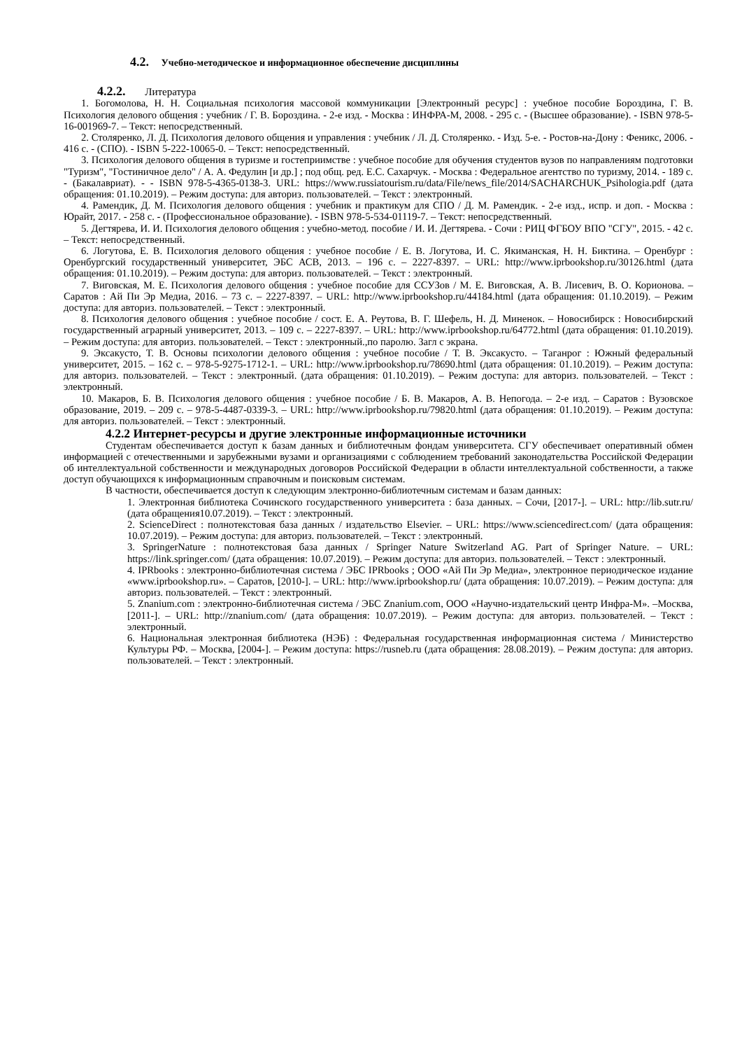4.2. Учебно-методическое и информационное обеспечение дисциплины
4.2.2. Литература
1. Богомолова, Н. Н. Социальная психология массовой коммуникации [Электронный ресурс] : учебное пособие Бороздина, Г. В. Психология делового общения : учебник / Г. В. Бороздина. - 2-е изд. - Москва : ИНФРА-М, 2008. - 295 с. - (Высшее образование). - ISBN 978-5-16-001969-7. – Текст: непосредственный.
2. Столяренко, Л. Д. Психология делового общения и управления : учебник / Л. Д. Столяренко. - Изд. 5-е. - Ростов-на-Дону : Феникс, 2006. - 416 с. - (СПО). - ISBN 5-222-10065-0. – Текст: непосредственный.
3. Психология делового общения в туризме и гостеприимстве : учебное пособие для обучения студентов вузов по направлениям подготовки "Туризм", "Гостиничное дело" / А. А. Федулин [и др.] ; под общ. ред. Е.С. Сахарчук. - Москва : Федеральное агентство по туризму, 2014. - 189 с. - (Бакалавриат). - - ISBN 978-5-4365-0138-3. URL: https://www.russiatourism.ru/data/File/news_file/2014/SACHARCHUK_Psihologia.pdf (дата обращения: 01.10.2019). – Режим доступа: для авториз. пользователей. – Текст : электронный.
4. Рамендик, Д. М. Психология делового общения : учебник и практикум для СПО / Д. М. Рамендик. - 2-е изд., испр. и доп. - Москва : Юрайт, 2017. - 258 с. - (Профессиональное образование). - ISBN 978-5-534-01119-7. – Текст: непосредственный.
5. Дегтярева, И. И. Психология делового общения : учебно-метод. пособие / И. И. Дегтярева. - Сочи : РИЦ ФГБОУ ВПО "СГУ", 2015. - 42 с. – Текст: непосредственный.
6. Логутова, Е. В. Психология делового общения : учебное пособие / Е. В. Логутова, И. С. Якиманская, Н. Н. Биктина. – Оренбург : Оренбургский государственный университет, ЭБС АСВ, 2013. – 196 c. – 2227-8397. – URL: http://www.iprbookshop.ru/30126.html (дата обращения: 01.10.2019). – Режим доступа: для авториз. пользователей. – Текст : электронный.
7. Виговская, М. Е. Психология делового общения : учебное пособие для ССУЗов / М. Е. Виговская, А. В. Лисевич, В. О. Корионова. – Саратов : Ай Пи Эр Медиа, 2016. – 73 c. – 2227-8397. – URL: http://www.iprbookshop.ru/44184.html (дата обращения: 01.10.2019). – Режим доступа: для авториз. пользователей. – Текст : электронный.
8. Психология делового общения : учебное пособие / сост. Е. А. Реутова, В. Г. Шефель, Н. Д. Миненок. – Новосибирск : Новосибирский государственный аграрный университет, 2013. – 109 c. – 2227-8397. – URL: http://www.iprbookshop.ru/64772.html (дата обращения: 01.10.2019). – Режим доступа: для авториз. пользователей. – Текст : электронный.,по паролю. Загл с экрана.
9. Эксакусто, Т. В. Основы психологии делового общения : учебное пособие / Т. В. Эксакусто. – Таганрог : Южный федеральный университет, 2015. – 162 c. – 978-5-9275-1712-1. – URL: http://www.iprbookshop.ru/78690.html (дата обращения: 01.10.2019). – Режим доступа: для авториз. пользователей. – Текст : электронный. (дата обращения: 01.10.2019). – Режим доступа: для авториз. пользователей. – Текст : электронный.
10. Макаров, Б. В. Психология делового общения : учебное пособие / Б. В. Макаров, А. В. Непогода. – 2-е изд. – Саратов : Вузовское образование, 2019. – 209 c. – 978-5-4487-0339-3. – URL: http://www.iprbookshop.ru/79820.html (дата обращения: 01.10.2019). – Режим доступа: для авториз. пользователей. – Текст : электронный.
4.2.2 Интернет-ресурсы и другие электронные информационные источники
Студентам обеспечивается доступ к базам данных и библиотечным фондам университета. СГУ обеспечивает оперативный обмен информацией с отечественными и зарубежными вузами и организациями с соблюдением требований законодательства Российской Федерации об интеллектуальной собственности и международных договоров Российской Федерации в области интеллектуальной собственности, а также доступ обучающихся к информационным справочным и поисковым системам.
В частности, обеспечивается доступ к следующим электронно-библиотечным системам и базам данных:
1. Электронная библиотека Сочинского государственного университета : база данных. – Сочи, [2017-]. – URL: http://lib.sutr.ru/ (дата обращения10.07.2019). – Текст : электронный.
2. ScienceDirect : полнотекстовая база данных / издательство Elsevier. – URL: https://www.sciencedirect.com/ (дата обращения: 10.07.2019). – Режим доступа: для авториз. пользователей. – Текст : электронный.
3. SpringerNature : полнотекстовая база данных / Springer Nature Switzerland AG. Part of Springer Nature. – URL: https://link.springer.com/ (дата обращения: 10.07.2019). – Режим доступа: для авториз. пользователей. – Текст : электронный.
4. IPRbooks : электронно-библиотечная система / ЭБС IPRbooks ; ООО «Ай Пи Эр Медиа», электронное периодическое издание «www.iprbookshop.ru». – Саратов, [2010-]. – URL: http://www.iprbookshop.ru/ (дата обращения: 10.07.2019). – Режим доступа: для авториз. пользователей. – Текст : электронный.
5. Znanium.com : электронно-библиотечная система / ЭБС Znanium.com, ООО «Научно-издательский центр Инфра-М». –Москва, [2011-]. – URL: http://znanium.com/ (дата обращения: 10.07.2019). – Режим доступа: для авториз. пользователей. – Текст : электронный.
6. Национальная электронная библиотека (НЭБ) : Федеральная государственная информационная система / Министерство Культуры РФ. – Москва, [2004-]. – Режим доступа: https://rusneb.ru (дата обращения: 28.08.2019). – Режим доступа: для авториз. пользователей. – Текст : электронный.